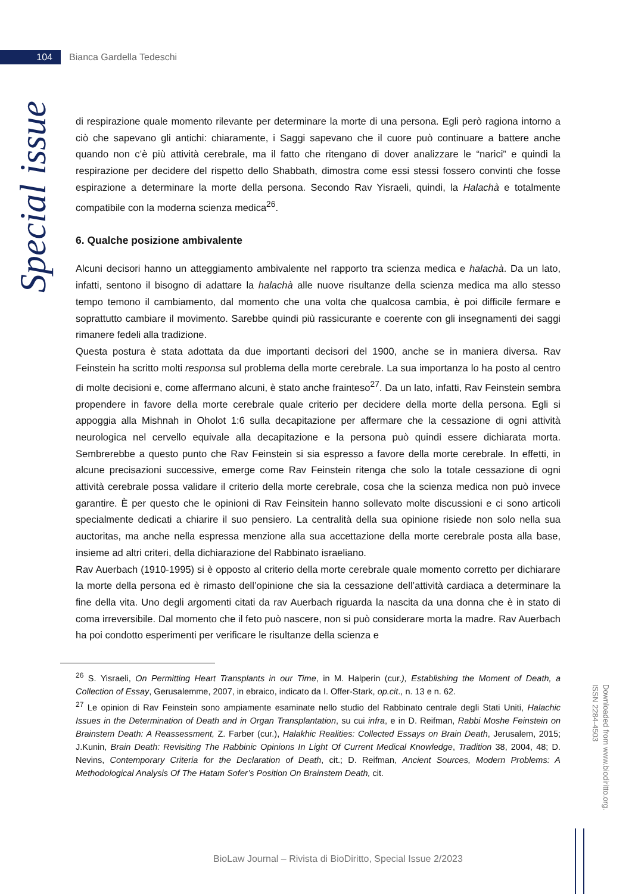104
Bianca Gardella Tedeschi
Special issue
di respirazione quale momento rilevante per determinare la morte di una persona. Egli però ragiona intorno a ciò che sapevano gli antichi: chiaramente, i Saggi sapevano che il cuore può continuare a battere anche quando non c’è più attività cerebrale, ma il fatto che ritengano di dover analizzare le “narici” e quindi la respirazione per decidere del rispetto dello Shabbath, dimostra come essi stessi fossero convinti che fosse espirazione a determinare la morte della persona. Secondo Rav Yisraeli, quindi, la Halachà e totalmente compatibile con la moderna scienza medica<sup>26</sup>.
6. Qualche posizione ambivalente
Alcuni decisori hanno un atteggiamento ambivalente nel rapporto tra scienza medica e halachà. Da un lato, infatti, sentono il bisogno di adattare la halachà alle nuove risultanze della scienza medica ma allo stesso tempo temono il cambiamento, dal momento che una volta che qualcosa cambia, è poi difficile fermare e soprattutto cambiare il movimento. Sarebbe quindi più rassicurante e coerente con gli insegnamenti dei saggi rimanere fedeli alla tradizione.
Questa postura è stata adottata da due importanti decisori del 1900, anche se in maniera diversa. Rav Feinstein ha scritto molti responsa sul problema della morte cerebrale. La sua importanza lo ha posto al centro di molte decisioni e, come affermano alcuni, è stato anche frainteso<sup>27</sup>. Da un lato, infatti, Rav Feinstein sembra propendere in favore della morte cerebrale quale criterio per decidere della morte della persona. Egli si appoggia alla Mishnah in Oholot 1:6 sulla decapitazione per affermare che la cessazione di ogni attività neurologica nel cervello equivale alla decapitazione e la persona può quindi essere dichiarata morta. Sembrerebbe a questo punto che Rav Feinstein si sia espresso a favore della morte cerebrale. In effetti, in alcune precisazioni successive, emerge come Rav Feinstein ritenga che solo la totale cessazione di ogni attività cerebrale possa validare il criterio della morte cerebrale, cosa che la scienza medica non può invece garantire. È per questo che le opinioni di Rav Feinsitein hanno sollevato molte discussioni e ci sono articoli specialmente dedicati a chiarire il suo pensiero. La centralità della sua opinione risiede non solo nella sua auctoritas, ma anche nella espressa menzione alla sua accettazione della morte cerebrale posta alla base, insieme ad altri criteri, della dichiarazione del Rabbinato israeliano.
Rav Auerbach (1910-1995) si è opposto al criterio della morte cerebrale quale momento corretto per dichiarare la morte della persona ed è rimasto dell’opinione che sia la cessazione dell’attività cardiaca a determinare la fine della vita. Uno degli argomenti citati da rav Auerbach riguarda la nascita da una donna che è in stato di coma irreversibile. Dal momento che il feto può nascere, non si può considerare morta la madre. Rav Auerbach ha poi condotto esperimenti per verificare le risultanze della scienza e
<sup>26</sup> S. Yisraeli, On Permitting Heart Transplants in our Time, in M. Halperin (cur.), Establishing the Moment of Death, a Collection of Essay, Gerusalemme, 2007, in ebraico, indicato da I. Offer-Stark, op.cit., n. 13 e n. 62.
<sup>27</sup> Le opinion di Rav Feinstein sono ampiamente esaminate nello studio del Rabbinato centrale degli Stati Uniti, Halachic Issues in the Determination of Death and in Organ Transplantation, su cui infra, e in D. Reifman, Rabbi Moshe Feinstein on Brainstem Death: A Reassessment, Z. Farber (cur.), Halakhic Realities: Collected Essays on Brain Death, Jerusalem, 2015; J.Kunin, Brain Death: Revisiting The Rabbinic Opinions In Light Of Current Medical Knowledge, Tradition 38, 2004, 48; D. Nevins, Contemporary Criteria for the Declaration of Death, cit.; D. Reifman, Ancient Sources, Modern Problems: A Methodological Analysis Of The Hatam Sofer’s Position On Brainstem Death, cit.
Downloaded from www.biodiritto.org.
ISSN 2284-4503
BioLaw Journal – Rivista di BioDiritto, Special Issue 2/2023